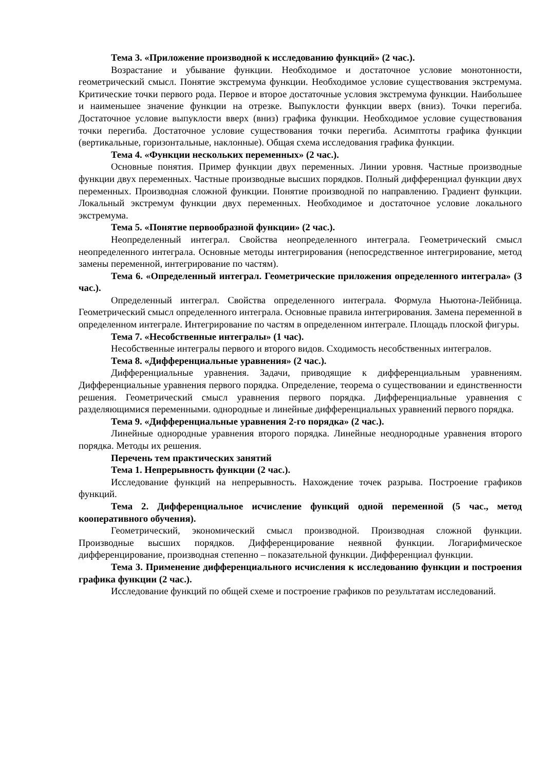Тема 3. «Приложение производной к исследованию функций» (2 час.).
Возрастание и убывание функции. Необходимое и достаточное условие монотонности, геометрический смысл. Понятие экстремума функции. Необходимое условие существования экстремума. Критические точки первого рода. Первое и второе достаточные условия экстремума функции. Наибольшее и наименьшее значение функции на отрезке. Выпуклости функции вверх (вниз). Точки перегиба. Достаточное условие выпуклости вверх (вниз) графика функции. Необходимое условие существования точки перегиба. Достаточное условие существования точки перегиба. Асимптоты графика функции (вертикальные, горизонтальные, наклонные). Общая схема исследования графика функции.
Тема 4. «Функции нескольких переменных» (2 час.).
Основные понятия. Пример функции двух переменных. Линии уровня. Частные производные функции двух переменных. Частные производные высших порядков. Полный дифференциал функции двух переменных. Производная сложной функции. Понятие производной по направлению. Градиент функции. Локальный экстремум функции двух переменных. Необходимое и достаточное условие локального экстремума.
Тема 5. «Понятие первообразной функции» (2 час.).
Неопределенный интеграл. Свойства неопределенного интеграла. Геометрический смысл неопределенного интеграла. Основные методы интегрирования (непосредственное интегрирование, метод замены переменной, интегрирование по частям).
Тема 6. «Определенный интеграл. Геометрические приложения определенного интеграла» (3 час.).
Определенный интеграл. Свойства определенного интеграла. Формула Ньютона-Лейбница. Геометрический смысл определенного интеграла. Основные правила интегрирования. Замена переменной в определенном интеграле. Интегрирование по частям в определенном интеграле. Площадь плоской фигуры.
Тема 7. «Несобственные интегралы» (1 час).
Несобственные интегралы первого и второго видов. Сходимость несобственных интегралов.
Тема 8. «Дифференциальные уравнения» (2 час.).
Дифференциальные уравнения. Задачи, приводящие к дифференциальным уравнениям. Дифференциальные уравнения первого порядка. Определение, теорема о существовании и единственности решения. Геометрический смысл уравнения первого порядка. Дифференциальные уравнения с разделяющимися переменными. однородные и линейные дифференциальных уравнений первого порядка.
Тема 9. «Дифференциальные уравнения 2-го порядка» (2 час.).
Линейные однородные уравнения второго порядка. Линейные неоднородные уравнения второго порядка. Методы их решения.
Перечень тем практических занятий
Тема 1. Непрерывность функции (2 час.).
Исследование функций на непрерывность. Нахождение точек разрыва. Построение графиков функций.
Тема 2. Дифференциальное исчисление функций одной переменной (5 час., метод кооперативного обучения).
Геометрический, экономический смысл производной. Производная сложной функции. Производные высших порядков. Дифференцирование неявной функции. Логарифмическое дифференцирование, производная степенно – показательной функции. Дифференциал функции.
Тема 3. Применение дифференциального исчисления к исследованию функции и построения графика функции (2 час.).
Исследование функций по общей схеме и построение графиков по результатам исследований.